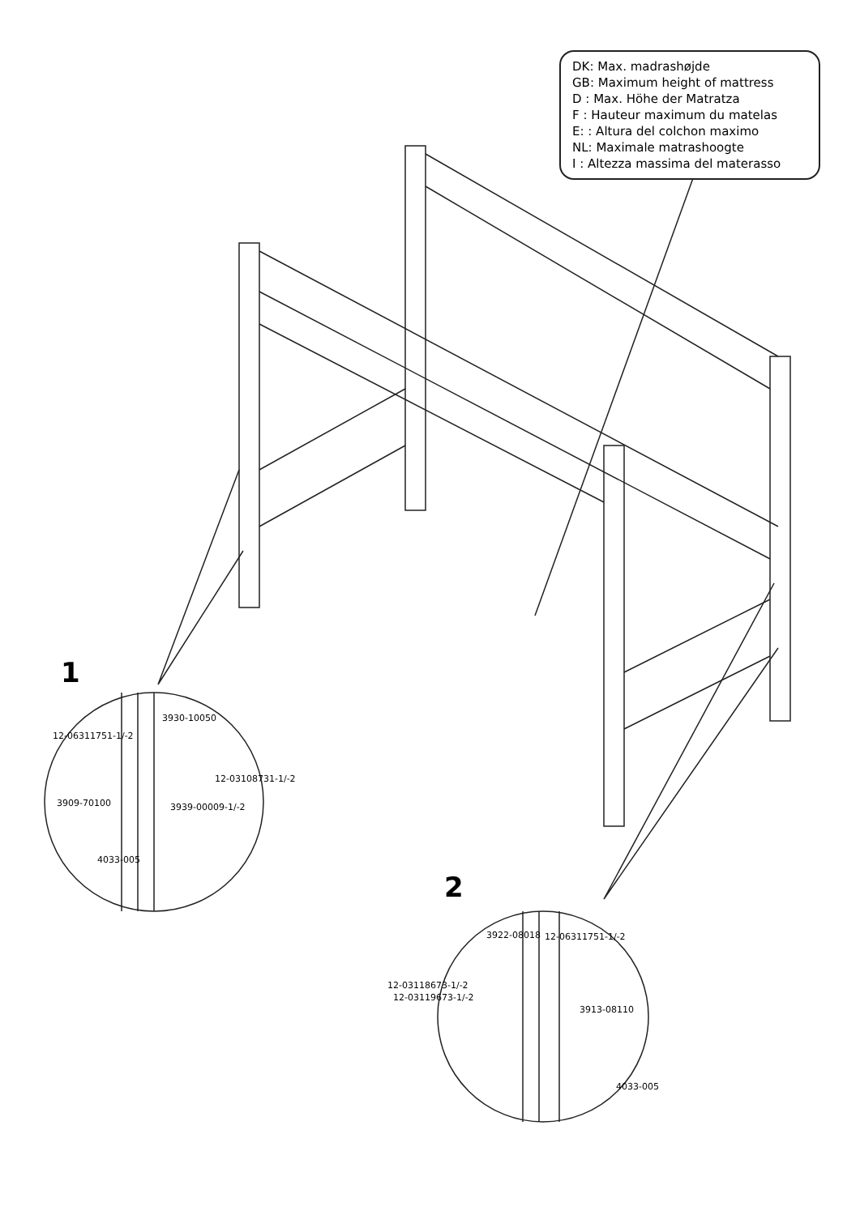DK: Max. madrashøjde
GB: Maximum height of mattress
D : Max. Höhe der Matratza
F : Hauteur maximum du matelas
E: : Altura del colchon maximo
NL: Maximale matrashoogte
I : Altezza massima del materasso
1
12-06311751-1/-2
3930-10050
12-03108731-1/-2
3909-70100 3939-00009-1/-2
4033-005
2
3922-08018 12-06311751-1/-2
12-03118673-1/-2
12-03119673-1/-2
3913-08110
4033-005